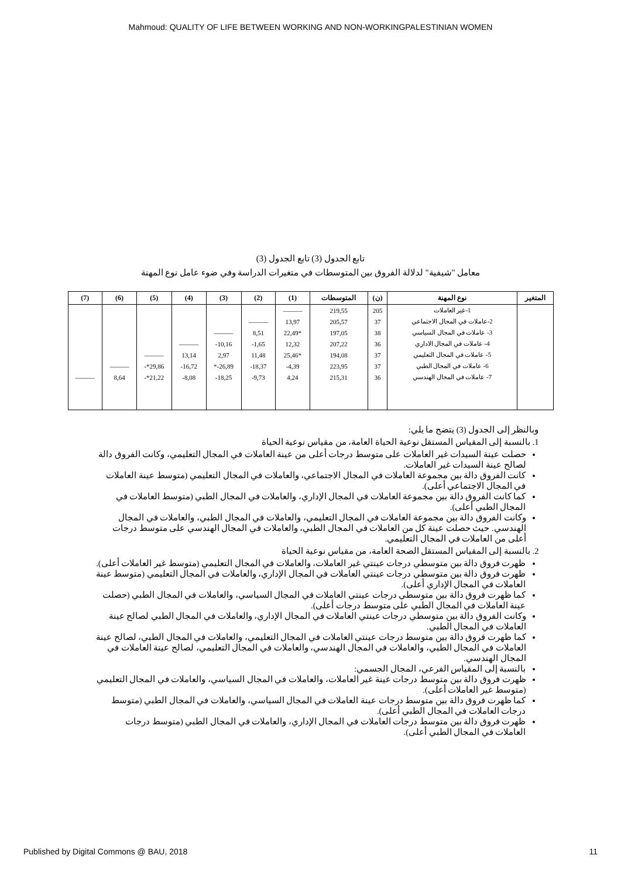Mahmoud: QUALITY OF LIFE BETWEEN WORKING AND NON-WORKINGPALESTINIAN WOMEN
تابع الجدول (3) تابع الجدول (3)
معامل "شيفية" لدلالة الفروق بين المتوسطات في متغيرات الدراسة وفي ضوء عامل نوع المهنة
| المتغير | نوع المهنة | (ن) | المتوسطات | (1) | (2) | (3) | (4) | (5) | (6) | (7) |
| --- | --- | --- | --- | --- | --- | --- | --- | --- | --- | --- |
| | 1-غير العاملات | 205 | 219,55 | ——— | | | | | | |
| | 2-عاملات في المجال الاجتماعي | 37 | 205,57 | 13,97 | ——— | | | | | |
| | 3- عاملات في المجال السياسي | 38 | 197,05 | *22,49 | 8,51 | ——— | | | | |
| | 4- عاملات في المجال الاداري | 36 | 207,22 | 12,32 | 1,65- | 10,16- | ——— | | | |
| | 5- عاملات في المجال التعليمي | 37 | 194,08 | *25,46 | 11,48 | 2,97 | 13,14 | ——— | | |
| | 6- عاملات في المجال الطبي | 37 | 223,95 | 4,39- | 18,37- | 26,89-* | 16,72- | 29,86*- | ——— | |
| | 7- عاملات في المجال الهندسي | 36 | 215,31 | 4,24 | 9,73- | 18,25- | 8,08- | 21,22*- | 8,64 | ——— |
وبالنظر إلى الجدول (3) يتضح ما يلي:
1. بالنسبة إلى المقياس المستقل نوعية الحياة العامة، من مقياس نوعية الحياة
حصلت عينة السيدات غير العاملات على متوسط درجات أعلى من عينة العاملات في المجال التعليمي، وكانت الفروق دالة لصالح عينة السيدات غير العاملات.
كانت الفروق دالة بين مجموعة العاملات في المجال الاجتماعي، والعاملات في المجال التعليمي (متوسط عينة العاملات في المجال الاجتماعي أعلى).
كما كانت الفروق دالة بين مجموعة العاملات في المجال الإداري، والعاملات في المجال الطبي (متوسط العاملات في المجال الطبي أعلى).
وكانت الفروق دالة بين مجموعة العاملات في المجال التعليمي، والعاملات في المجال الطبي، والعاملات في المجال الهندسي. حيث حصلت عينة كل من العاملات في المجال الطبي، والعاملات في المجال الهندسي على متوسط درجات أعلى من العاملات في المجال التعليمي.
2. بالنسبة إلى المقياس المستقل الصحة العامة، من مقياس نوعية الحياة
ظهرت فروق دالة بين متوسطي درجات عينتي غير العاملات، والعاملات في المجال التعليمي (متوسط غير العاملات أعلى).
ظهرت فروق دالة بين متوسطي درجات عينتي العاملات في المجال الإداري، والعاملات في المجال التعليمي (متوسط عينة العاملات في المجال الإداري أعلى).
كما ظهرت فروق دالة بين متوسطي درجات عينتي العاملات في المجال السياسي، والعاملات في المجال الطبي (حصلت عينة العاملات في المجال الطبي على متوسط درجات أعلى).
وكانت الفروق دالة بين متوسطي درجات عينتي العاملات في المجال الإداري، والعاملات في المجال الطبي لصالح عينة العاملات في المجال الطبي.
كما ظهرت فروق دالة بين متوسط درجات عينتي العاملات في المجال التعليمي، والعاملات في المجال الطبي، لصالح عينة العاملات في المجال الطبي، والعاملات في المجال الهندسي، والعاملات في المجال التعليمي، لصالح عينة العاملات في المجال الهندسي.
بالنسبة إلى المقياس الفرعي، المجال الجسمي:
ظهرت فروق دالة بين متوسط درجات عينة غير العاملات، والعاملات في المجال السياسي، والعاملات في المجال التعليمي (متوسط غير العاملات أعلى).
كما ظهرت فروق دالة بين متوسط درجات عينة العاملات في المجال السياسي، والعاملات في المجال الطبي (متوسط درجات العاملات في المجال الطبي أعلى).
ظهرت فروق دالة بين متوسط درجات العاملات في المجال الإداري، والعاملات في المجال الطبي (متوسط درجات العاملات في المجال الطبي أعلى).
Published by Digital Commons @ BAU, 2018 11